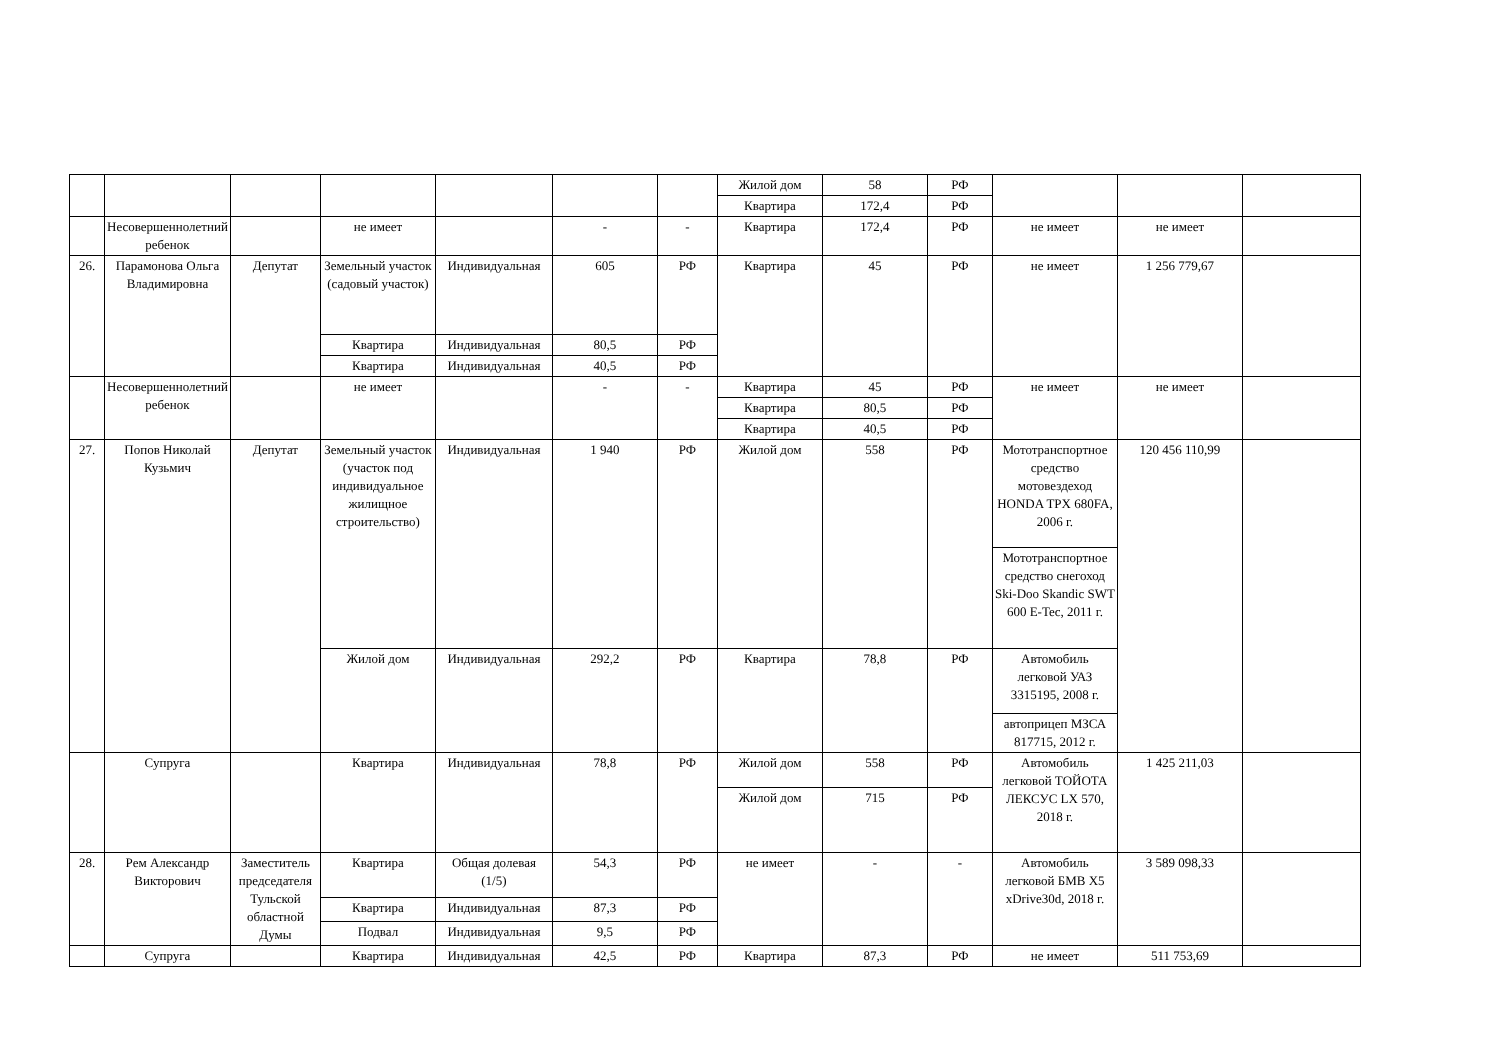| | | | | | | | Жилой дом | 58 | РФ | | | |
| | | | | | | | Квартира | 172,4 | РФ | | | |
| | Несовершеннолетний ребенок | | не имеет | | - | - | Квартира | 172,4 | РФ | не имеет | не имеет | |
| 26. | Парамонова Ольга Владимировна | Депутат | Земельный участок (садовый участок) | Индивидуальная | 605 | РФ | Квартира | 45 | РФ | не имеет | 1 256 779,67 | |
| | | | Квартира | Индивидуальная | 80,5 | РФ | | | | | | |
| | | | Квартира | Индивидуальная | 40,5 | РФ | | | | | | |
| | Несовершеннолетний ребенок | | не имеет | | - | - | Квартира | 45 | РФ | не имеет | не имеет | |
| | | | | | | | Квартира | 80,5 | РФ | | | |
| | | | | | | | Квартира | 40,5 | РФ | | | |
| 27. | Попов Николай Кузьмич | Депутат | Земельный участок (участок под индивидуальное жилищное строительство) | Индивидуальная | 1 940 | РФ | Жилой дом | 558 | РФ | Мототранспортное средство мотовездеход HONDA TPX 680FA, 2006 г. | 120 456 110,99 | |
| | | | | | | | | | | Мототранспортное средство снегоход Ski-Doo Skandic SWT 600 E-Tec, 2011 г. | | |
| | | | Жилой дом | Индивидуальная | 292,2 | РФ | Квартира | 78,8 | РФ | Автомобиль легковой УАЗ 3315195, 2008 г. | | |
| | | | | | | | | | | автоприцеп МЗСА 817715, 2012 г. | | |
| | Супруга | | Квартира | Индивидуальная | 78,8 | РФ | Жилой дом | 558 | РФ | Автомобиль легковой ТОЙОТА ЛЕКСУС LX 570, 2018 г. | 1 425 211,03 | |
| | | | | | | | Жилой дом | 715 | РФ | | | |
| 28. | Рем Александр Викторович | Заместитель председателя Тульской областной Думы | Квартира | Общая долевая (1/5) | 54,3 | РФ | не имеет | - | - | Автомобиль легковой БМВ X5 xDrive30d, 2018 г. | 3 589 098,33 | |
| | | | Квартира | Индивидуальная | 87,3 | РФ | | | | | | |
| | | | Подвал | Индивидуальная | 9,5 | РФ | | | | | | |
| | Супруга | | Квартира | Индивидуальная | 42,5 | РФ | Квартира | 87,3 | РФ | не имеет | 511 753,69 | |